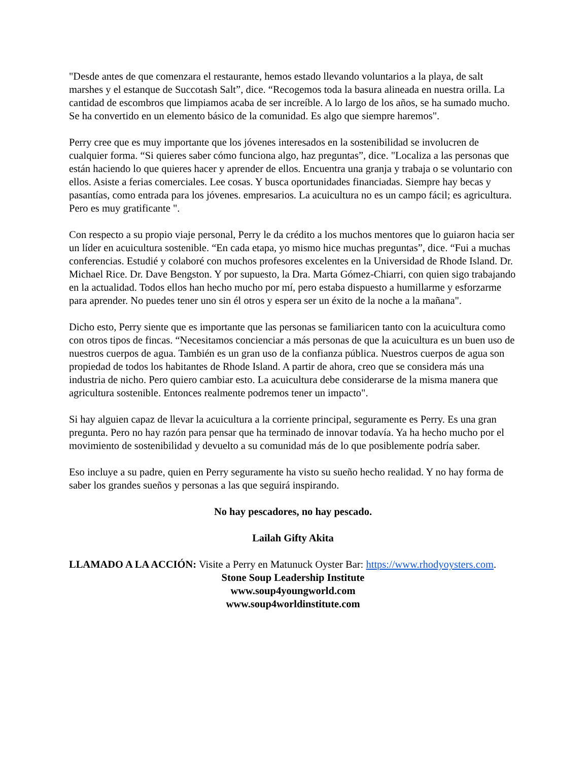"Desde antes de que comenzara el restaurante, hemos estado llevando voluntarios a la playa, de salt marshes y el estanque de Succotash Salt”, dice. “Recogemos toda la basura alineada en nuestra orilla. La cantidad de escombros que limpiamos acaba de ser increíble. A lo largo de los años, se ha sumado mucho. Se ha convertido en un elemento básico de la comunidad. Es algo que siempre haremos".
Perry cree que es muy importante que los jóvenes interesados en la sostenibilidad se involucren de cualquier forma. “Si quieres saber cómo funciona algo, haz preguntas”, dice. "Localiza a las personas que están haciendo lo que quieres hacer y aprender de ellos. Encuentra una granja y trabaja o se voluntario con ellos. Asiste a ferias comerciales. Lee cosas. Y busca oportunidades financiadas. Siempre hay becas y pasantías, como entrada para los jóvenes. empresarios. La acuicultura no es un campo fácil; es agricultura. Pero es muy gratificante ".
Con respecto a su propio viaje personal, Perry le da crédito a los muchos mentores que lo guiaron hacia ser un líder en acuicultura sostenible. “En cada etapa, yo mismo hice muchas preguntas”, dice. “Fui a muchas conferencias. Estudié y colaboré con muchos profesores excelentes en la Universidad de Rhode Island. Dr. Michael Rice. Dr. Dave Bengston. Y por supuesto, la Dra. Marta Gómez-Chiarri, con quien sigo trabajando en la actualidad. Todos ellos han hecho mucho por mí, pero estaba dispuesto a humillarme y esforzarme para aprender. No puedes tener uno sin él otros y espera ser un éxito de la noche a la mañana".
Dicho esto, Perry siente que es importante que las personas se familiaricen tanto con la acuicultura como con otros tipos de fincas. “Necesitamos concienciar a más personas de que la acuicultura es un buen uso de nuestros cuerpos de agua. También es un gran uso de la confianza pública. Nuestros cuerpos de agua son propiedad de todos los habitantes de Rhode Island. A partir de ahora, creo que se considera más una industria de nicho. Pero quiero cambiar esto. La acuicultura debe considerarse de la misma manera que agricultura sostenible. Entonces realmente podremos tener un impacto".
Si hay alguien capaz de llevar la acuicultura a la corriente principal, seguramente es Perry. Es una gran pregunta. Pero no hay razón para pensar que ha terminado de innovar todavía. Ya ha hecho mucho por el movimiento de sostenibilidad y devuelto a su comunidad más de lo que posiblemente podría saber.
Eso incluye a su padre, quien en Perry seguramente ha visto su sueño hecho realidad. Y no hay forma de saber los grandes sueños y personas a las que seguirá inspirando.
No hay pescadores, no hay pescado.
Lailah Gifty Akita
LLAMADO A LA ACCIÓN: Visite a Perry en Matunuck Oyster Bar: https://www.rhodyoysters.com.
Stone Soup Leadership Institute
www.soup4youngworld.com
www.soup4worldinstitute.com